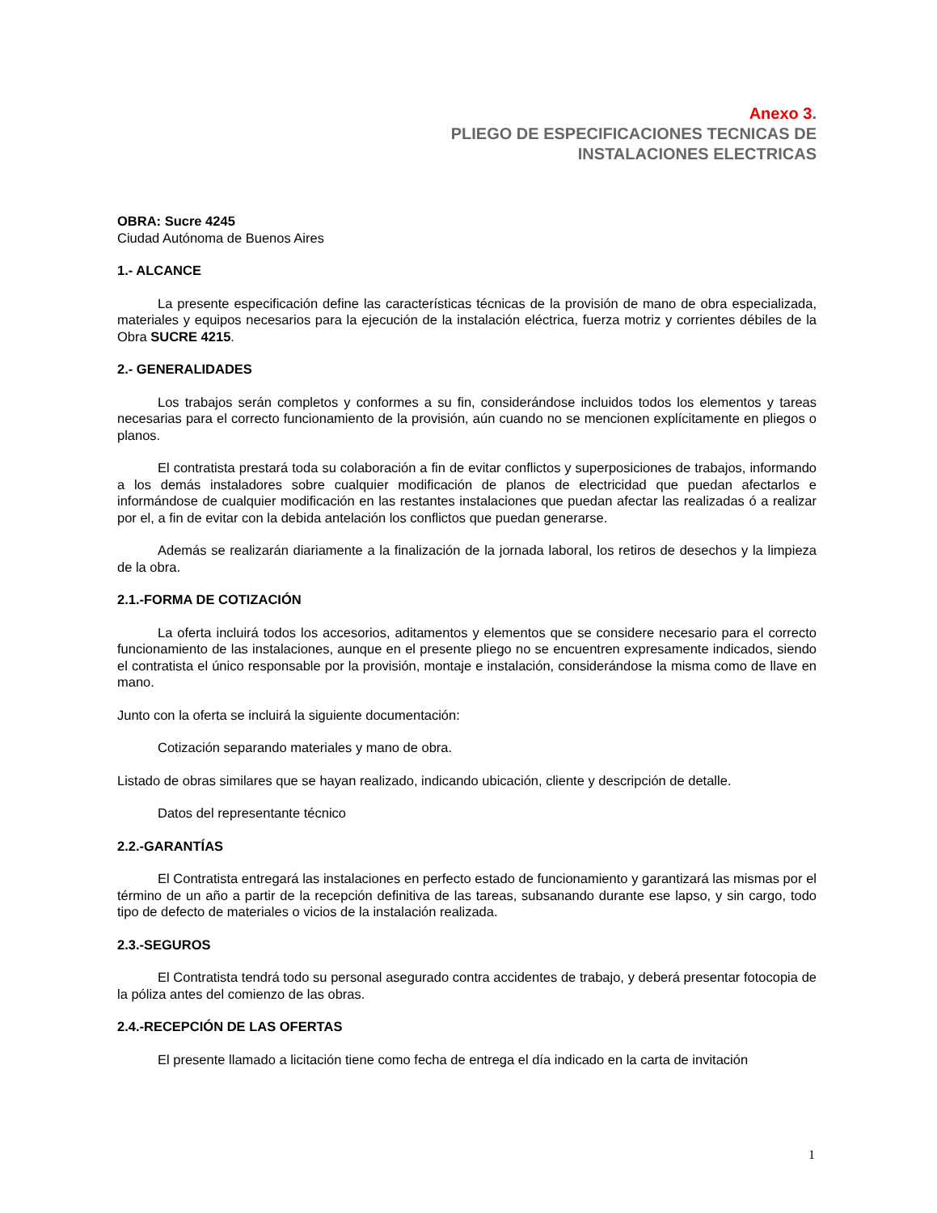Anexo 3.
PLIEGO DE ESPECIFICACIONES TECNICAS DE
INSTALACIONES ELECTRICAS
OBRA: Sucre 4245
Ciudad Autónoma de Buenos Aires
1.- ALCANCE
La presente especificación define las características técnicas de la provisión de mano de obra especializada, materiales y equipos necesarios para la ejecución de la instalación eléctrica, fuerza motriz y corrientes débiles de la Obra SUCRE 4215.
2.- GENERALIDADES
Los trabajos serán completos y conformes a su fin, considerándose incluidos todos los elementos y tareas necesarias para el correcto funcionamiento de la provisión, aún cuando no se mencionen explícitamente en pliegos o planos.
El contratista prestará toda su colaboración a fin de evitar conflictos y superposiciones de trabajos, informando a los demás instaladores sobre cualquier modificación de planos de electricidad que puedan afectarlos e informándose de cualquier modificación en las restantes instalaciones que puedan afectar las realizadas ó a realizar por el, a fin de evitar con la debida antelación los conflictos que puedan generarse.
Además se realizarán diariamente a la finalización de la jornada laboral, los retiros de desechos y la limpieza de la obra.
2.1.-FORMA DE COTIZACIÓN
La oferta incluirá todos los accesorios, aditamentos y elementos que se considere necesario para el correcto funcionamiento de las instalaciones, aunque en el presente pliego no se encuentren expresamente indicados, siendo el contratista el único responsable por la provisión, montaje e instalación, considerándose la misma como de llave en mano.
Junto con la oferta se incluirá la siguiente documentación:
Cotización separando materiales y mano de obra.
Listado de obras similares que se hayan realizado, indicando ubicación, cliente y descripción de detalle.
Datos del representante técnico
2.2.-GARANTÍAS
El Contratista entregará las instalaciones en perfecto estado de funcionamiento y garantizará las mismas por el término de un año a partir de la recepción definitiva de las tareas, subsanando durante ese lapso, y sin cargo, todo tipo de defecto de materiales o vicios de la instalación realizada.
2.3.-SEGUROS
El Contratista tendrá todo su personal asegurado contra accidentes de trabajo, y deberá presentar fotocopia de la póliza antes del comienzo de las obras.
2.4.-RECEPCIÓN DE LAS OFERTAS
El presente llamado a licitación tiene como fecha de entrega el día indicado en la carta de invitación
1